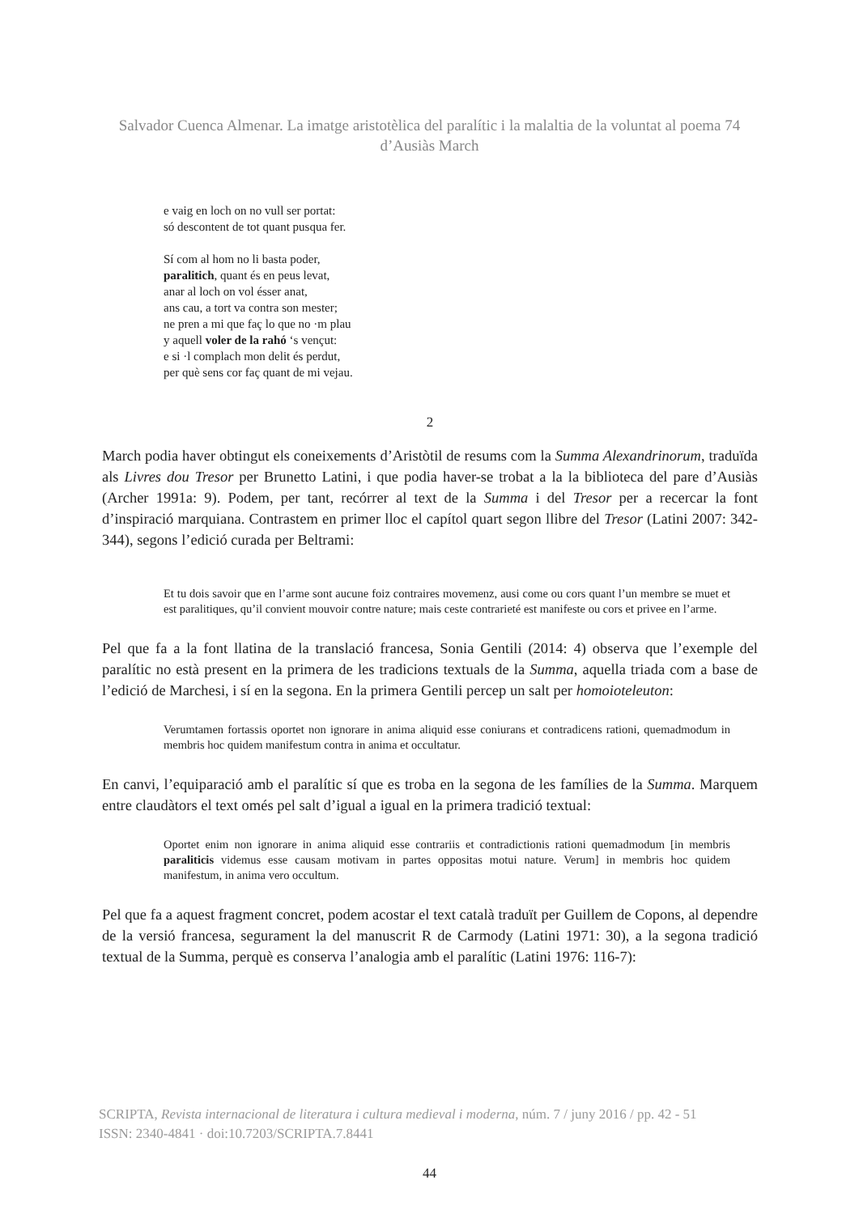Salvador Cuenca Almenar. La imatge aristotèlica del paralític i la malaltia de la voluntat al poema 74
d’Ausiàs March
e vaig en loch on no vull ser portat:
só descontent de tot quant pusqua fer.
Sí com al hom no li basta poder,
paralitich, quant és en peus levat,
anar al loch on vol ésser anat,
ans cau, a tort va contra son mester;
ne pren a mi que faç lo que no ·m plau
y aquell voler de la rahó ‘s vençut:
e si ·l complach mon delit és perdut,
per què sens cor faç quant de mi vejau.
2
March podia haver obtingut els coneixements d’Aristòtil de resums com la Summa Alexandrinorum, traduïda als Livres dou Tresor per Brunetto Latini, i que podia haver-se trobat a la la biblioteca del pare d’Ausiàs (Archer 1991a: 9). Podem, per tant, recórrer al text de la Summa i del Tresor per a recercar la font d’inspiració marquiana. Contrastem en primer lloc el capítol quart segon llibre del Tresor (Latini 2007: 342-344), segons l’edició curada per Beltrami:
Et tu dois savoir que en l’arme sont aucune foiz contraires movemenz, ausi come ou cors quant l’un membre se muet et est paralitiques, qu’il convient mouvoir contre nature; mais ceste contrarieté est manifeste ou cors et privee en l’arme.
Pel que fa a la font llatina de la translació francesa, Sonia Gentili (2014: 4) observa que l’exemple del paralític no està present en la primera de les tradicions textuals de la Summa, aquella triada com a base de l’edició de Marchesi, i sí en la segona. En la primera Gentili percep un salt per homoioteleuton:
Verumtamen fortassis oportet non ignorare in anima aliquid esse coniurans et contradicens rationi, quemadmodum in membris hoc quidem manifestum contra in anima et occultatur.
En canvi, l’equiparació amb el paralític sí que es troba en la segona de les famílies de la Summa. Marquem entre claudàtors el text omés pel salt d’igual a igual en la primera tradició textual:
Oportet enim non ignorare in anima aliquid esse contrariis et contradictionis rationi quemadmodum [in membris paraliticis videmus esse causam motivam in partes oppositas motui nature. Verum] in membris hoc quidem manifestum, in anima vero occultum.
Pel que fa a aquest fragment concret, podem acostar el text català traduït per Guillem de Copons, al dependre de la versió francesa, segurament la del manuscrit R de Carmody (Latini 1971: 30), a la segona tradició textual de la Summa, perquè es conserva l’analogia amb el paralític (Latini 1976: 116-7):
SCRIPTA, Revista internacional de literatura i cultura medieval i moderna, núm. 7 / juny 2016 / pp. 42 - 51
ISSN: 2340-4841 · doi:10.7203/SCRIPTA.7.8441
44